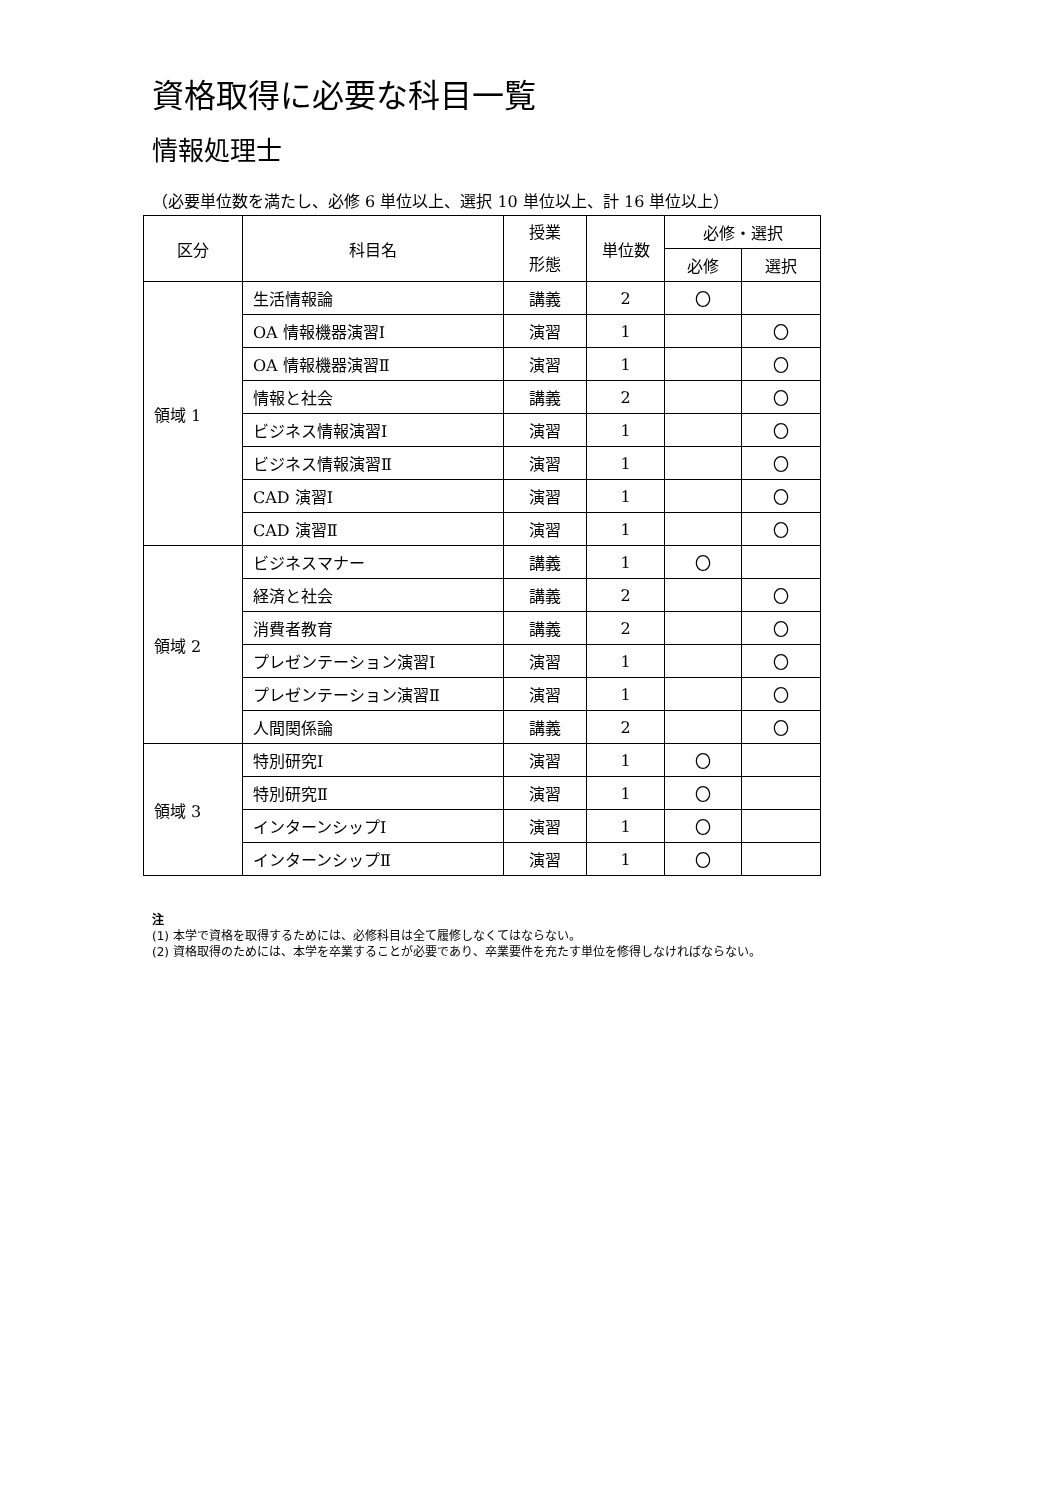資格取得に必要な科目一覧
情報処理士
（必要単位数を満たし、必修 6 単位以上、選択 10 単位以上、計 16 単位以上）
| 区分 | 科目名 | 授業 形態 | 単位数 | 必修・選択 | |
| --- | --- | --- | --- | --- | --- |
| | | | | 必修 | 選択 |
| 領域 1 | 生活情報論 | 講義 | 2 | 〇 | |
| | OA 情報機器演習Ⅰ | 演習 | 1 | | 〇 |
| | OA 情報機器演習Ⅱ | 演習 | 1 | | 〇 |
| | 情報と社会 | 講義 | 2 | | 〇 |
| | ビジネス情報演習Ⅰ | 演習 | 1 | | 〇 |
| | ビジネス情報演習Ⅱ | 演習 | 1 | | 〇 |
| | CAD 演習Ⅰ | 演習 | 1 | | 〇 |
| | CAD 演習Ⅱ | 演習 | 1 | | 〇 |
| 領域 2 | ビジネスマナー | 講義 | 1 | 〇 | |
| | 経済と社会 | 講義 | 2 | | 〇 |
| | 消費者教育 | 講義 | 2 | | 〇 |
| | プレゼンテーション演習Ⅰ | 演習 | 1 | | 〇 |
| | プレゼンテーション演習Ⅱ | 演習 | 1 | | 〇 |
| | 人間関係論 | 講義 | 2 | | 〇 |
| 領域 3 | 特別研究Ⅰ | 演習 | 1 | 〇 | |
| | 特別研究Ⅱ | 演習 | 1 | 〇 | |
| | インターンシップⅠ | 演習 | 1 | 〇 | |
| | インターンシップⅡ | 演習 | 1 | 〇 | |
注
(1) 本学で資格を取得するためには、必修科目は全て履修しなくてはならない。
(2) 資格取得のためには、本学を卒業することが必要であり、卒業要件を充たす単位を修得しなければならない。